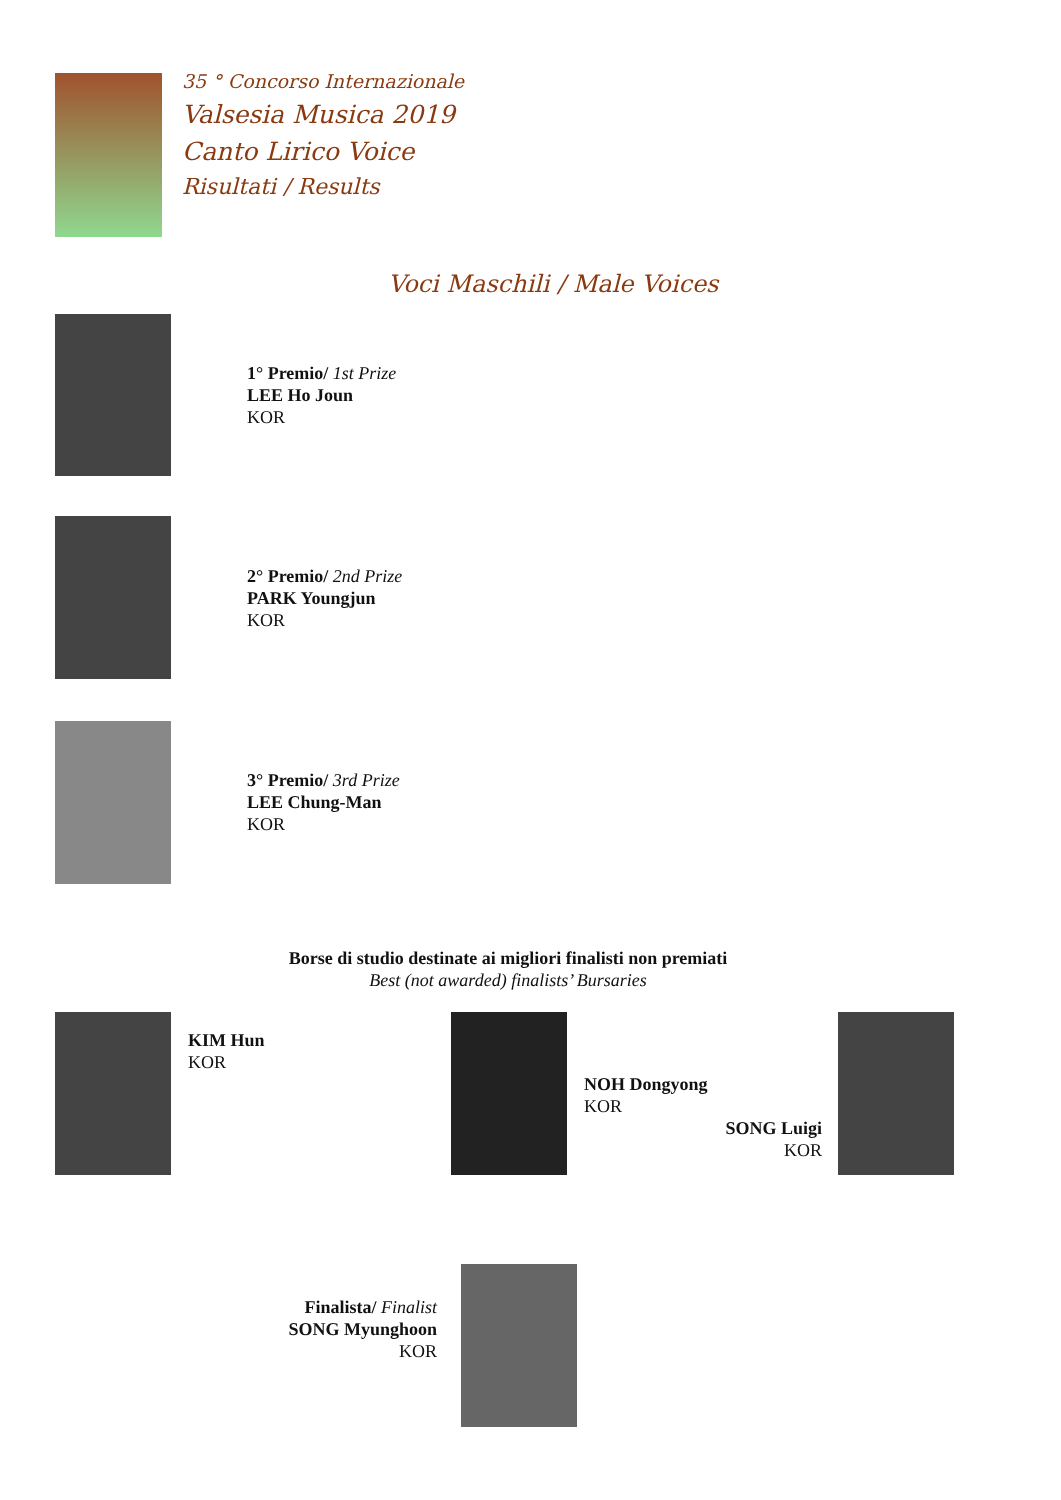35 ° Concorso Internazionale
Valsesia Musica 2019
Canto Lirico Voice
Risultati / Results
Voci Maschili / Male Voices
1° Premio/ 1st Prize
LEE Ho Joun
KOR
2° Premio/ 2nd Prize
PARK Youngjun
KOR
3° Premio/ 3rd Prize
LEE Chung-Man
KOR
Borse di studio destinate ai migliori finalisti non premiati
Best (not awarded) finalists’ Bursaries
KIM Hun
KOR
NOH Dongyong
KOR
SONG Luigi
KOR
Finalista/ Finalist
SONG Myunghoon
KOR